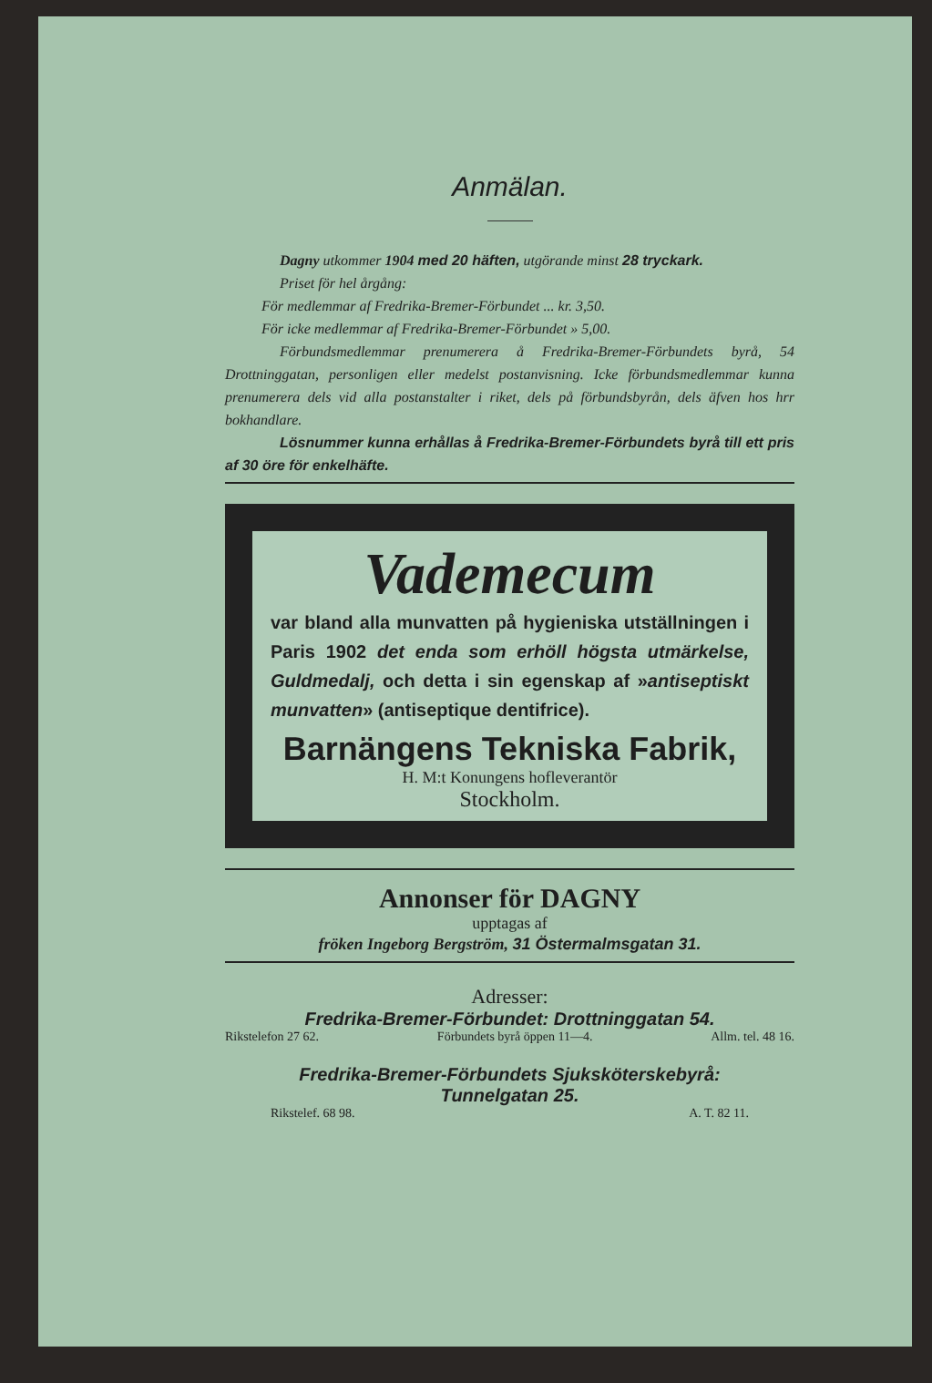Anmälan.
Dagny utkommer 1904 med 20 häften, utgörande minst 28 tryckark.
Priset för hel årgång:
För medlemmar af Fredrika-Bremer-Förbundet ... kr. 3,50.
För icke medlemmar af Fredrika-Bremer-Förbundet » 5,00.
Förbundsmedlemmar prenumerera å Fredrika-Bremer-Förbundets byrå, 54 Drottninggatan, personligen eller medelst postanvisning. Icke förbundsmedlemmar kunna prenumerera dels vid alla postanstalter i riket, dels på förbundsbyrån, dels äfven hos hrr bokhandlare.
Lösnummer kunna erhållas å Fredrika-Bremer-Förbundets byrå till ett pris af 30 öre för enkelhäfte.
Vademecum
var bland alla munvatten på hygieniska utställningen i Paris 1902 det enda som erhöll högsta utmärkelse, Guldmedalj, och detta i sin egenskap af »antiseptiskt munvatten» (antiseptique dentifrice).
Barnängens Tekniska Fabrik,
H. M:t Konungens hofleverantör
Stockholm.
Annonser för DAGNY
upptagas af
fröken Ingeborg Bergström, 31 Östermalmsgatan 31.
Adresser:
Fredrika-Bremer-Förbundet: Drottninggatan 54.
Rikstelefon 27 62. Förbundets byrå öppen 11—4. Allm. tel. 48 16.
Fredrika-Bremer-Förbundets Sjuksköterskebyrå:
Tunnelgatan 25.
Rikstelef. 68 98. A. T. 82 11.